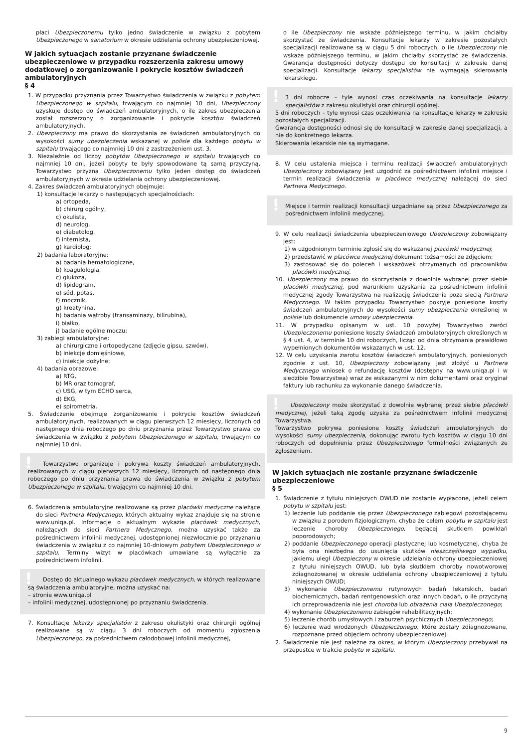płaci Ubezpieczonemu tylko jedno świadczenie w związku z pobytem Ubezpieczonego w sanatorium w okresie udzielania ochrony ubezpieczeniowej.
W jakich sytuacjach zostanie przyznane świadczenie ubezpieczeniowe w przypadku rozszerzenia zakresu umowy dodatkowej o zorganizowanie i pokrycie kosztów świadczeń ambulatoryjnych
§ 4
1. W przypadku przyznania przez Towarzystwo świadczenia w związku z pobytem Ubezpieczonego w szpitalu, trwającym co najmniej 10 dni, Ubezpieczony uzyskuje dostęp do świadczeń ambulatoryjnych, o ile zakres ubezpieczenia został rozszerzony o zorganizowanie i pokrycie kosztów świadczeń ambulatoryjnych.
2. Ubezpieczony ma prawo do skorzystania ze świadczeń ambulatoryjnych do wysokości sumy ubezpieczenia wskazanej w polisie dla każdego pobytu w szpitalu trwającego co najmniej 10 dni z zastrzeżeniem ust. 3.
3. Niezależnie od liczby pobytów Ubezpieczonego w szpitalu trwających co najmniej 10 dni, jeżeli pobyty te były spowodowane tą samą przyczyną, Towarzystwo przyzna Ubezpieczonemu tylko jeden dostęp do świadczeń ambulatoryjnych w okresie udzielania ochrony ubezpieczeniowej.
4. Zakres świadczeń ambulatoryjnych obejmuje:
1) konsultacje lekarzy o następujących specjalnościach:
a) ortopeda,
b) chirurg ogólny,
c) okulista,
d) neurolog,
e) diabetolog,
f) internista,
g) kardiolog;
2) badania laboratoryjne:
a) badania hematologiczne,
b) koagulologia,
c) glukoza,
d) lipidogram,
e) sód, potas,
f) mocznik,
g) kreatynina,
h) badania wątroby (transaminazy, bilirubina),
i) białko,
j) badanie ogólne moczu;
3) zabiegi ambulatoryjne:
a) chirurgiczne i ortopedyczne (zdjęcie gipsu, szwów),
b) iniekcje domięśniowe,
c) iniekcje dożylne;
4) badania obrazowe:
a) RTG,
b) MR oraz tomograf,
c) USG, w tym ECHO serca,
d) EKG,
e) spirometria.
5. Świadczenie obejmuje zorganizowanie i pokrycie kosztów świadczeń ambulatoryjnych, realizowanych w ciągu pierwszych 12 miesięcy, liczonych od następnego dnia roboczego po dniu przyznania przez Towarzystwo prawa do świadczenia w związku z pobytem Ubezpieczonego w szpitalu, trwającym co najmniej 10 dni.
!
Towarzystwo organizuje i pokrywa koszty świadczeń ambulatoryjnych, realizowanych w ciągu pierwszych 12 miesięcy, liczonych od następnego dnia roboczego po dniu przyznania prawa do świadczenia w związku z pobytem Ubezpieczonego w szpitalu, trwającym co najmniej 10 dni.
6. Świadczenia ambulatoryjne realizowane są przez placówki medyczne należące do sieci Partnera Medycznego, których aktualny wykaz znajduje się na stronie www.uniqa.pl. Informacje o aktualnym wykazie placówek medycznych, należących do sieci Partnera Medycznego, można uzyskać także za pośrednictwem infolinii medycznej, udostępnionej niezwłocznie po przyznaniu świadczenia w związku z co najmniej 10-dniowym pobytem Ubezpieczonego w szpitalu. Terminy wizyt w placówkach umawiane są wyłącznie za pośrednictwem infolinii.
!
Dostęp do aktualnego wykazu placówek medycznych, w których realizowane są świadczenia ambulatoryjne, można uzyskać na:
– stronie www.uniqa.pl
– infolinii medycznej, udostępnionej po przyznaniu świadczenia.
7. Konsultacje lekarzy specjalistów z zakresu okulistyki oraz chirurgii ogólnej realizowane są w ciągu 3 dni roboczych od momentu zgłoszenia Ubezpieczonego, za pośrednictwem całodobowej infolinii medycznej,
o ile Ubezpieczony nie wskaże późniejszego terminu, w jakim chciałby skorzystać ze świadczenia. Konsultacje lekarzy w zakresie pozostałych specjalizacji realizowane są w ciągu 5 dni roboczych, o ile Ubezpieczony nie wskaże późniejszego terminu, w jakim chciałby skorzystać ze świadczenia. Gwarancja dostępności dotyczy dostępu do konsultacji w zakresie danej specjalizacji. Konsultacje lekarzy specjalistów nie wymagają skierowania lekarskiego.
!
3 dni robocze – tyle wynosi czas oczekiwania na konsultacje lekarzy specjalistów z zakresu okulistyki oraz chirurgii ogólnej.
5 dni roboczych – tyle wynosi czas oczekiwania na konsultacje lekarzy w zakresie pozostałych specjalizacji.
Gwarancja dostępności odnosi się do konsultacji w zakresie danej specjalizacji, a nie do konkretnego lekarza.
Skierowania lekarskie nie są wymagane.
8. W celu ustalenia miejsca i terminu realizacji świadczeń ambulatoryjnych Ubezpieczony zobowiązany jest uzgodnić za pośrednictwem infolinii miejsce i termin realizacji świadczenia w placówce medycznej należącej do sieci Partnera Medycznego.
!
Miejsce i termin realizacji konsultacji uzgadniane są przez Ubezpieczonego za pośrednictwem infolinii medycznej.
9. W celu realizacji świadczenia ubezpieczeniowego Ubezpieczony zobowiązany jest:
1) w uzgodnionym terminie zgłosić się do wskazanej placówki medycznej;
2) przedstawić w placówce medycznej dokument tożsamości ze zdjęciem;
3) zastosować się do poleceń i wskazówek otrzymanych od pracowników placówki medycznej.
10. Ubezpieczony ma prawo do skorzystania z dowolnie wybranej przez siebie placówki medycznej, pod warunkiem uzyskania za pośrednictwem infolinii medycznej zgody Towarzystwa na realizację świadczenia poza siecią Partnera Medycznego. W takim przypadku Towarzystwo pokryje poniesione koszty świadczeń ambulatoryjnych do wysokości sumy ubezpieczenia określonej w polisie lub dokumencie umowy ubezpieczenia.
11. W przypadku opisanym w ust. 10 powyżej Towarzystwo zwróci Ubezpieczonemu poniesione koszty świadczeń ambulatoryjnych określonych w § 4 ust. 4, w terminie 10 dni roboczych, licząc od dnia otrzymania prawidłowo wypełnionych dokumentów wskazanych w ust. 12.
12. W celu uzyskania zwrotu kosztów świadczeń ambulatoryjnych, poniesionych zgodnie z ust. 10, Ubezpieczony zobowiązany jest złożyć u Partnera Medycznego wniosek o refundację kosztów (dostępny na www.uniqa.pl i w siedzibie Towarzystwa) wraz ze wskazanymi w nim dokumentami oraz oryginał faktury lub rachunku za wykonanie danego świadczenia.
!
Ubezpieczony może skorzystać z dowolnie wybranej przez siebie placówki medycznej, jeżeli taką zgodę uzyska za pośrednictwem infolinii medycznej Towarzystwa.
Towarzystwo pokrywa poniesione koszty świadczeń ambulatoryjnych do wysokości sumy ubezpieczenia, dokonując zwrotu tych kosztów w ciągu 10 dni roboczych od dopełnienia przez Ubezpieczonego formalności związanych ze zgłoszeniem.
W jakich sytuacjach nie zostanie przyznane świadczenie ubezpieczeniowe
§ 5
1. Świadczenie z tytułu niniejszych OWUD nie zostanie wypłacone, jeżeli celem pobytu w szpitalu jest:
1) leczenie lub poddanie się przez Ubezpieczonego zabiegowi pozostającemu w związku z porodem fizjologicznym, chyba że celem pobytu w szpitalu jest leczenie choroby Ubezpieczonego, będącej skutkiem powikłań poporodowych;
2) poddanie Ubezpieczonego operacji plastycznej lub kosmetycznej, chyba że była ona niezbędna do usunięcia skutków nieszczęśliwego wypadku, jakiemu uległ Ubezpieczony w okresie udzielania ochrony ubezpieczeniowej z tytułu niniejszych OWUD, lub była skutkiem choroby nowotworowej zdiagnozowanej w okresie udzielania ochrony ubezpieczeniowej z tytułu niniejszych OWUD;
3) wykonanie Ubezpieczonemu rutynowych badań lekarskich, badań biochemicznych, badań rentgenowskich oraz innych badań, o ile przyczyną ich przeprowadzenia nie jest choroba lub obrażenia ciała Ubezpieczonego;
4) wykonanie Ubezpieczonemu zabiegów rehabilitacyjnych;
5) leczenie chorób umysłowych i zaburzeń psychicznych Ubezpieczonego;
6) leczenie wad wrodzonych Ubezpieczonego, które zostały zdiagnozowane, rozpoznane przed objęciem ochrony ubezpieczeniowej.
2. Świadczenie nie jest należne za okres, w którym Ubezpieczony przebywał na przepustce w trakcie pobytu w szpitalu.
9